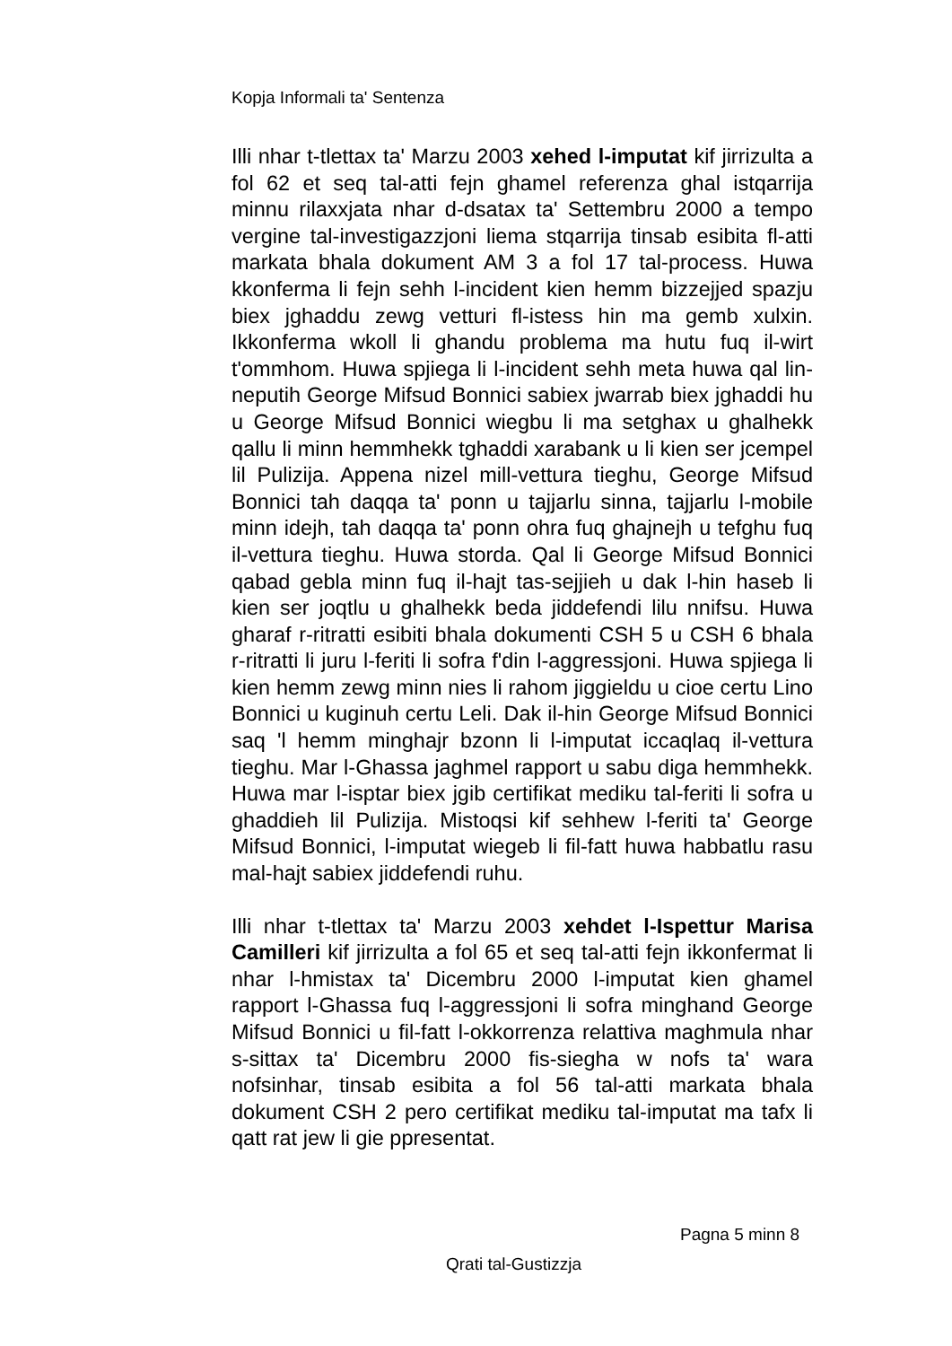Kopja Informali ta' Sentenza
Illi nhar t-tlettax ta' Marzu 2003 xehed l-imputat kif jirrizulta a fol 62 et seq tal-atti fejn ghamel referenza ghal istqarrija minnu rilaxxjata nhar d-dsatax ta' Settembru 2000 a tempo vergine tal-investigazzjoni liema stqarrija tinsab esibita fl-atti markata bhala dokument AM 3 a fol 17 tal-process. Huwa kkonferma li fejn sehh l-incident kien hemm bizzejjed spazju biex jghaddu zewg vetturi fl-istess hin ma gemb xulxin. Ikkonferma wkoll li ghandu problema ma hutu fuq il-wirt t'ommhom. Huwa spjiega li l-incident sehh meta huwa qal lin-neputih George Mifsud Bonnici sabiex jwarrab biex jghaddi hu u George Mifsud Bonnici wiegbu li ma setghax u ghalhekk qallu li minn hemmhekk tghaddi xarabank u li kien ser jcempel lil Pulizija. Appena nizel mill-vettura tieghu, George Mifsud Bonnici tah daqqa ta' ponn u tajjarlu sinna, tajjarlu l-mobile minn idejh, tah daqqa ta' ponn ohra fuq ghajnejh u tefghu fuq il-vettura tieghu. Huwa storda. Qal li George Mifsud Bonnici qabad gebla minn fuq il-hajt tas-sejjieh u dak l-hin haseb li kien ser joqtlu u ghalhekk beda jiddefendi lilu nnifsu. Huwa gharaf r-ritratti esibiti bhala dokumenti CSH 5 u CSH 6 bhala r-ritratti li juru l-feriti li sofra f'din l-aggressjoni. Huwa spjiega li kien hemm zewg minn nies li rahom jiggieldu u cioe certu Lino Bonnici u kuginuh certu Leli. Dak il-hin George Mifsud Bonnici saq 'l hemm minghajr bzonn li l-imputat iccaqlaq il-vettura tieghu. Mar l-Ghassa jaghmel rapport u sabu diga hemmhekk. Huwa mar l-isptar biex jgib certifikat mediku tal-feriti li sofra u ghaddieh lil Pulizija. Mistoqsi kif sehhew l-feriti ta' George Mifsud Bonnici, l-imputat wiegeb li fil-fatt huwa habbatlu rasu mal-hajt sabiex jiddefendi ruhu.
Illi nhar t-tlettax ta' Marzu 2003 xehdet l-Ispettur Marisa Camilleri kif jirrizulta a fol 65 et seq tal-atti fejn ikkonfermat li nhar l-hmistax ta' Dicembru 2000 l-imputat kien ghamel rapport l-Ghassa fuq l-aggressjoni li sofra minghand George Mifsud Bonnici u fil-fatt l-okkorrenza relattiva maghmula nhar s-sittax ta' Dicembru 2000 fis-siegha w nofs ta' wara nofsinhar, tinsab esibita a fol 56 tal-atti markata bhala dokument CSH 2 pero certifikat mediku tal-imputat ma tafx li qatt rat jew li gie ppresentat.
Pagna 5 minn 8
Qrati tal-Gustizzja